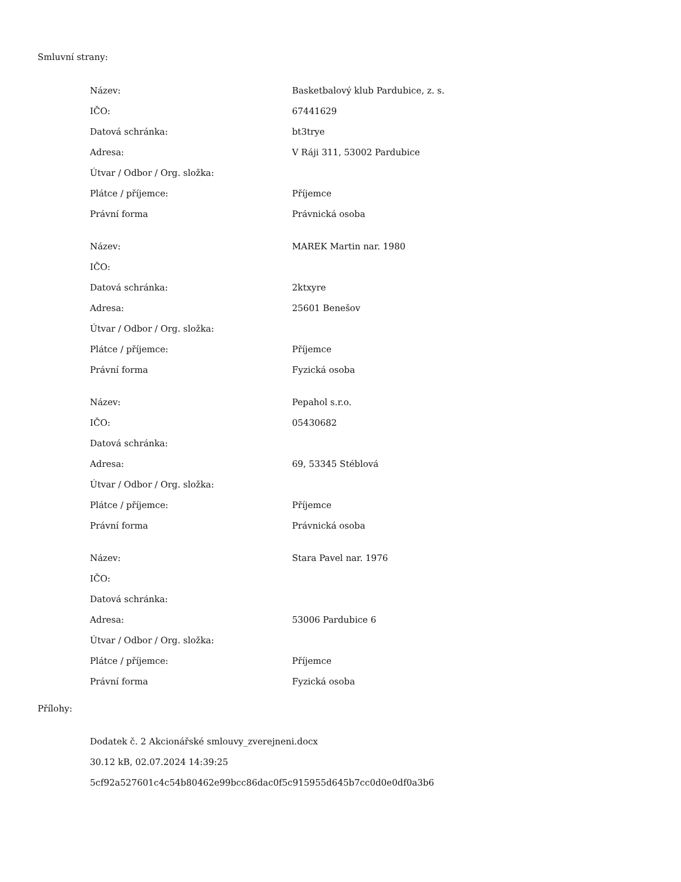Smluvní strany:
| Název: | Basketbalový klub Pardubice, z. s. |
| IČO: | 67441629 |
| Datová schránka: | bt3trye |
| Adresa: | V Ráji 311, 53002 Pardubice |
| Útvar / Odbor / Org. složka: | |
| Plátce / příjemce: | Příjemce |
| Právní forma | Právnická osoba |
| Název: | MAREK Martin nar. 1980 |
| IČO: | |
| Datová schránka: | 2ktxyre |
| Adresa: | 25601 Benešov |
| Útvar / Odbor / Org. složka: | |
| Plátce / příjemce: | Příjemce |
| Právní forma | Fyzická osoba |
| Název: | Pepahol s.r.o. |
| IČO: | 05430682 |
| Datová schránka: | |
| Adresa: | 69, 53345 Stéblová |
| Útvar / Odbor / Org. složka: | |
| Plátce / příjemce: | Příjemce |
| Právní forma | Právnická osoba |
| Název: | Stara Pavel nar. 1976 |
| IČO: | |
| Datová schránka: | |
| Adresa: | 53006 Pardubice 6 |
| Útvar / Odbor / Org. složka: | |
| Plátce / příjemce: | Příjemce |
| Právní forma | Fyzická osoba |
Přílohy:
Dodatek č. 2 Akcionářské smlouvy_zverejneni.docx
30.12 kB, 02.07.2024 14:39:25
5cf92a527601c4c54b80462e99bcc86dac0f5c915955d645b7cc0d0e0df0a3b6